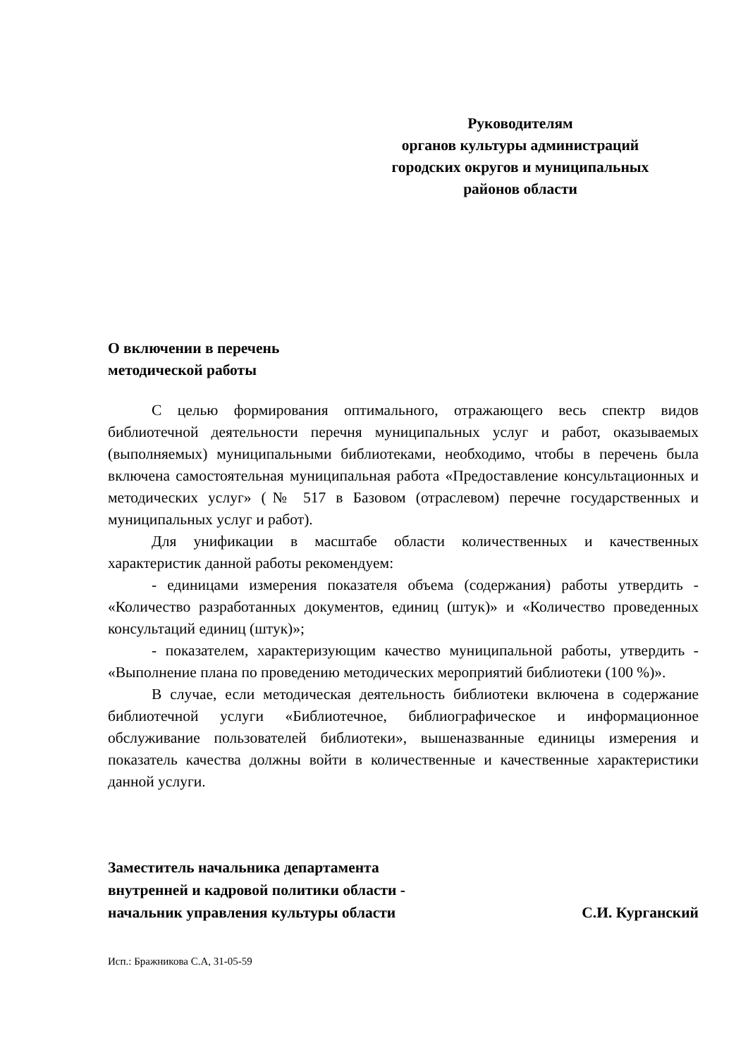Руководителям
органов культуры администраций
городских округов и муниципальных
районов области
О включении в перечень
методической работы
С целью формирования оптимального, отражающего весь спектр видов библиотечной деятельности перечня муниципальных услуг и работ, оказываемых (выполняемых) муниципальными библиотеками, необходимо, чтобы в перечень была включена самостоятельная муниципальная работа «Предоставление консультационных и методических услуг» (№ 517 в Базовом (отраслевом) перечне государственных и муниципальных услуг и работ).
Для унификации в масштабе области количественных и качественных характеристик данной работы рекомендуем:
- единицами измерения показателя объема (содержания) работы утвердить - «Количество разработанных документов, единиц (штук)» и «Количество проведенных консультаций единиц (штук)»;
- показателем, характеризующим качество муниципальной работы, утвердить - «Выполнение плана по проведению методических мероприятий библиотеки (100 %)».
В случае, если методическая деятельность библиотеки включена в содержание библиотечной услуги «Библиотечное, библиографическое и информационное обслуживание пользователей библиотеки», вышеназванные единицы измерения и показатель качества должны войти в количественные и качественные характеристики данной услуги.
Заместитель начальника департамента
внутренней и кадровой политики области -
начальник управления культуры области С.И. Курганский
Исп.: Бражникова С.А, 31-05-59